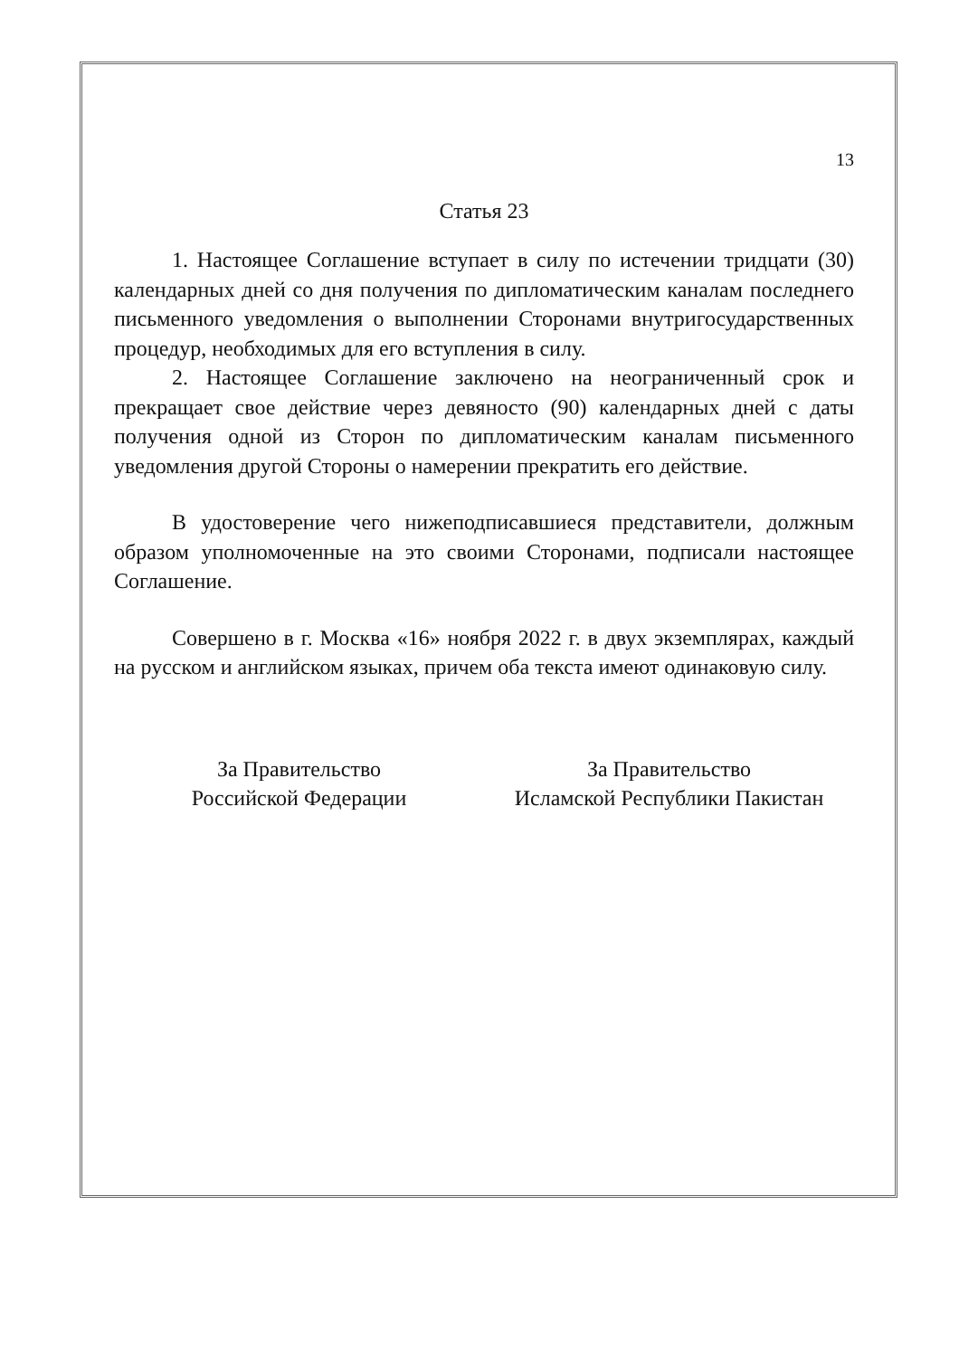13
Статья 23
1. Настоящее Соглашение вступает в силу по истечении тридцати (30) календарных дней со дня получения по дипломатическим каналам последнего письменного уведомления о выполнении Сторонами внутригосударственных процедур, необходимых для его вступления в силу.
2. Настоящее Соглашение заключено на неограниченный срок и прекращает свое действие через девяносто (90) календарных дней с даты получения одной из Сторон по дипломатическим каналам письменного уведомления другой Стороны о намерении прекратить его действие.
В удостоверение чего нижеподписавшиеся представители, должным образом уполномоченные на это своими Сторонами, подписали настоящее Соглашение.
Совершено в г. Москва «16» ноября 2022 г. в двух экземплярах, каждый на русском и английском языках, причем оба текста имеют одинаковую силу.
За Правительство
Российской Федерации
За Правительство
Исламской Республики Пакистан